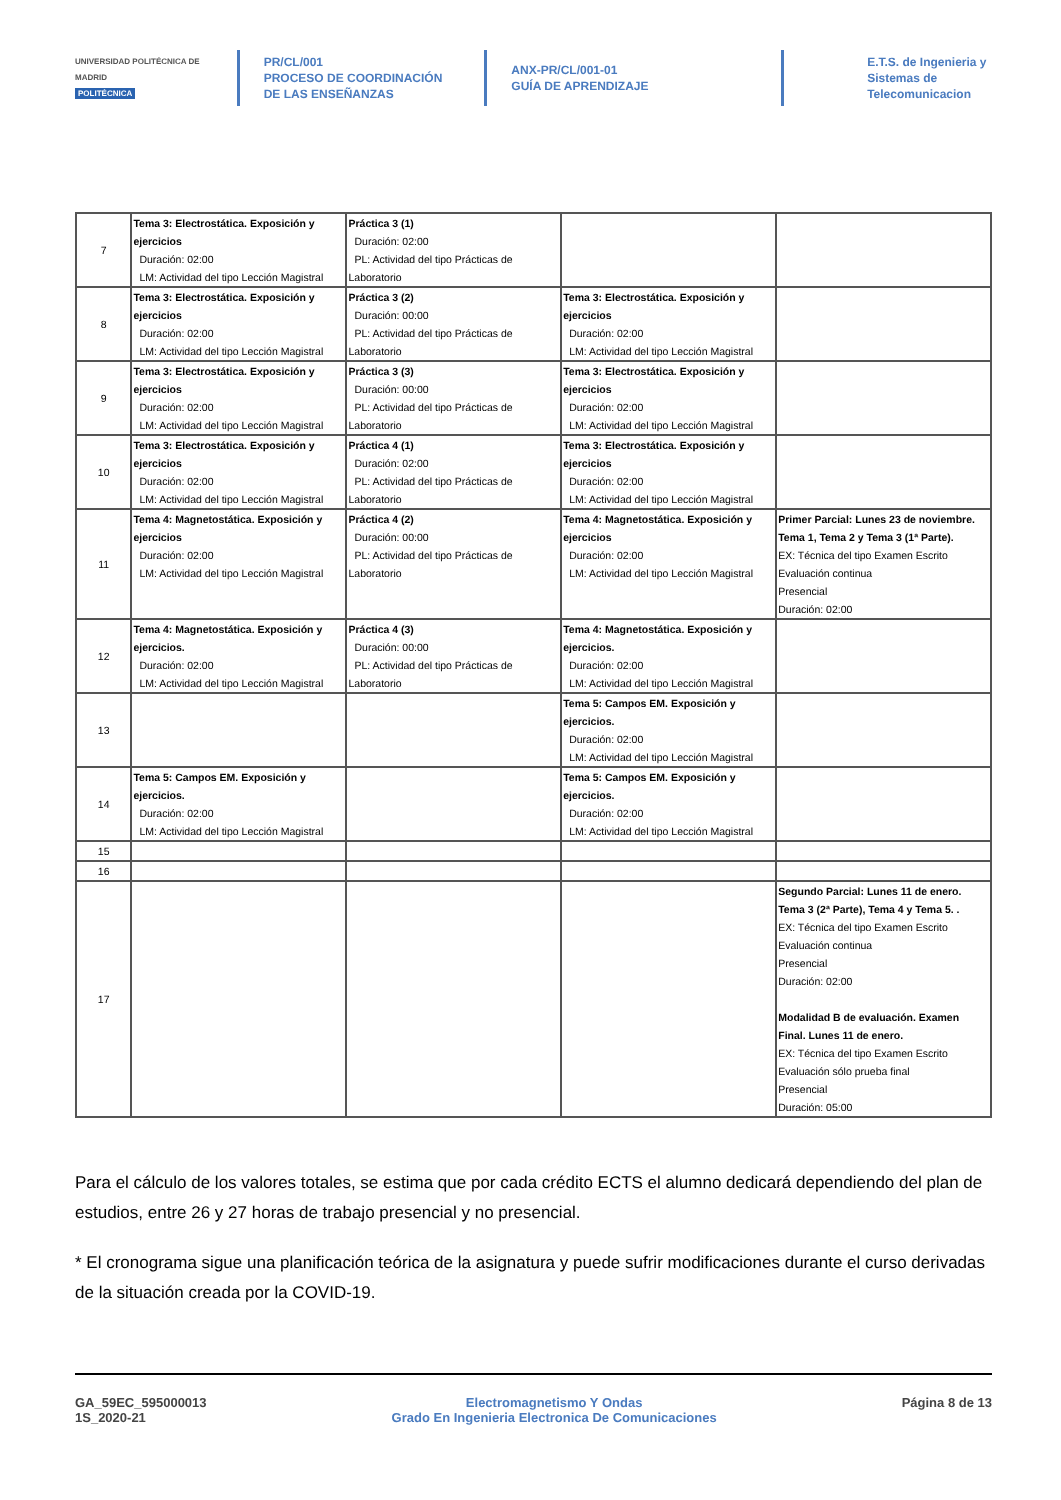UNIVERSIDAD POLITÉCNICA DE MADRID
POLITÉCNICA
PR/CL/001
PROCESO DE COORDINACIÓN DE LAS ENSEÑANZAS
ANX-PR/CL/001-01
GUÍA DE APRENDIZAJE
E.T.S. de Ingenieria y Sistemas de Telecomunicacion
| 7 | Tema 3: Electrostática. Exposición y ejercicios Duración: 02:00 LM: Actividad del tipo Lección Magistral | Práctica 3 (1) Duración: 02:00 PL: Actividad del tipo Prácticas de Laboratorio | | |
| 8 | Tema 3: Electrostática. Exposición y ejercicios Duración: 02:00 LM: Actividad del tipo Lección Magistral | Práctica 3 (2) Duración: 00:00 PL: Actividad del tipo Prácticas de Laboratorio | Tema 3: Electrostática. Exposición y ejercicios Duración: 02:00 LM: Actividad del tipo Lección Magistral | |
| 9 | Tema 3: Electrostática. Exposición y ejercicios Duración: 02:00 LM: Actividad del tipo Lección Magistral | Práctica 3 (3) Duración: 00:00 PL: Actividad del tipo Prácticas de Laboratorio | Tema 3: Electrostática. Exposición y ejercicios Duración: 02:00 LM: Actividad del tipo Lección Magistral | |
| 10 | Tema 3: Electrostática. Exposición y ejercicios Duración: 02:00 LM: Actividad del tipo Lección Magistral | Práctica 4 (1) Duración: 02:00 PL: Actividad del tipo Prácticas de Laboratorio | Tema 3: Electrostática. Exposición y ejercicios Duración: 02:00 LM: Actividad del tipo Lección Magistral | |
| 11 | Tema 4: Magnetostática. Exposición y ejercicios Duración: 02:00 LM: Actividad del tipo Lección Magistral | Práctica 4 (2) Duración: 00:00 PL: Actividad del tipo Prácticas de Laboratorio | Tema 4: Magnetostática. Exposición y ejercicios Duración: 02:00 LM: Actividad del tipo Lección Magistral | Primer Parcial: Lunes 23 de noviembre. Tema 1, Tema 2 y Tema 3 (1ª Parte). EX: Técnica del tipo Examen Escrito Evaluación continua Presencial Duración: 02:00 |
| 12 | Tema 4: Magnetostática. Exposición y ejercicios. Duración: 02:00 LM: Actividad del tipo Lección Magistral | Práctica 4 (3) Duración: 00:00 PL: Actividad del tipo Prácticas de Laboratorio | Tema 4: Magnetostática. Exposición y ejercicios. Duración: 02:00 LM: Actividad del tipo Lección Magistral | |
| 13 | | | Tema 5: Campos EM. Exposición y ejercicios. Duración: 02:00 LM: Actividad del tipo Lección Magistral | |
| 14 | Tema 5: Campos EM. Exposición y ejercicios. Duración: 02:00 LM: Actividad del tipo Lección Magistral | | Tema 5: Campos EM. Exposición y ejercicios. Duración: 02:00 LM: Actividad del tipo Lección Magistral | |
| 15 | | | | |
| 16 | | | | |
| 17 | | | | Segundo Parcial: Lunes 11 de enero. Tema 3 (2ª Parte), Tema 4 y Tema 5. . EX: Técnica del tipo Examen Escrito Evaluación continua Presencial Duración: 02:00 Modalidad B de evaluación. Examen Final. Lunes 11 de enero. EX: Técnica del tipo Examen Escrito Evaluación sólo prueba final Presencial Duración: 05:00 |
Para el cálculo de los valores totales, se estima que por cada crédito ECTS el alumno dedicará dependiendo del plan de estudios, entre 26 y 27 horas de trabajo presencial y no presencial.
* El cronograma sigue una planificación teórica de la asignatura y puede sufrir modificaciones durante el curso derivadas de la situación creada por la COVID-19.
GA_59EC_595000013
1S_2020-21
Electromagnetismo Y Ondas
Grado En Ingenieria Electronica De Comunicaciones
Página 8 de 13